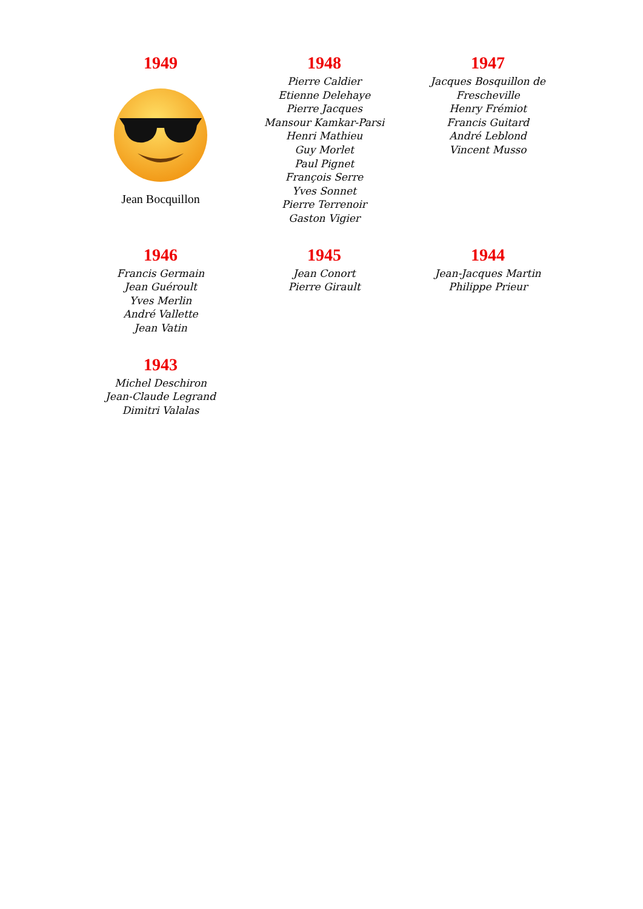| 1949 Jean Bocquillon | 1948 Pierre Caldier Etienne Delehaye Pierre Jacques Mansour Kamkar-Parsi Henri Mathieu Guy Morlet Paul Pignet François Serre Yves Sonnet Pierre Terrenoir Gaston Vigier | 1947 Jacques Bosquillon de Frescheville Henry Frémiot Francis Guitard André Leblond Vincent Musso |
| 1946 Francis Germain Jean Guéroult Yves Merlin André Vallette Jean Vatin | 1945 Jean Conort Pierre Girault | 1944 Jean-Jacques Martin Philippe Prieur |
| 1943 Michel Deschiron Jean-Claude Legrand Dimitri Valalas | | |